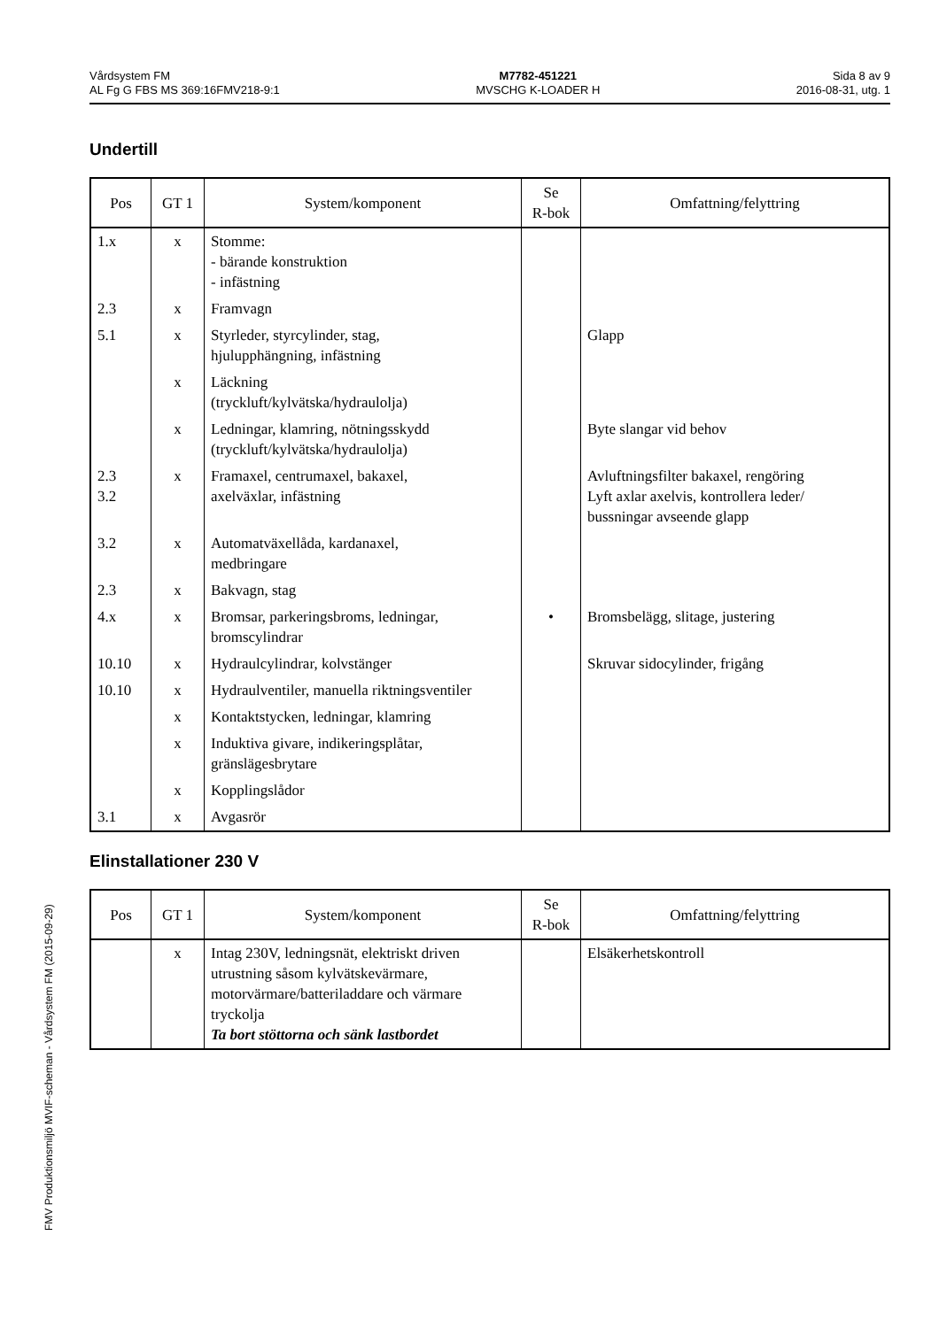Vårdsystem FM
AL Fg G FBS MS 369:16FMV218-9:1
M7782-451221
MVSCHG K-LOADER H
Sida 8 av 9
2016-08-31, utg. 1
Undertill
| Pos | GT 1 | System/komponent | Se R-bok | Omfattning/felyttring |
| --- | --- | --- | --- | --- |
| 1.x | x | Stomme: - bärande konstruktion - infästning | | |
| 2.3 | x | Framvagn | | |
| 5.1 | x | Styrleder, styrcylinder, stag, hjulupphängning, infästning | | Glapp |
| | x | Läckning (tryckluft/kylvätska/hydraulolja) | | |
| | x | Ledningar, klamring, nötningsskydd (tryckluft/kylvätska/hydraulolja) | | Byte slangar vid behov |
| 2.3 3.2 | x | Framaxel, centrumaxel, bakaxel, axelväxlar, infästning | | Avluftningsfilter bakaxel, rengöring Lyft axlar axelvis, kontrollera leder/ bussningar avseende glapp |
| 3.2 | x | Automatväxellåda, kardanaxel, medbringare | | |
| 2.3 | x | Bakvagn, stag | | |
| 4.x | x | Bromsar, parkeringsbroms, ledningar, bromscylindrar | • | Bromsbelägg, slitage, justering |
| 10.10 | x | Hydraulcylindrar, kolvstänger | | Skruvar sidocylinder, frigång |
| 10.10 | x | Hydraulventiler, manuella riktningsventiler | | |
| | x | Kontaktstycken, ledningar, klamring | | |
| | x | Induktiva givare, indikeringsplåtar, gränslägesbrytare | | |
| | x | Kopplingslådor | | |
| 3.1 | x | Avgasrör | | |
Elinstallationer 230 V
| Pos | GT 1 | System/komponent | Se R-bok | Omfattning/felyttring |
| --- | --- | --- | --- | --- |
| | x | Intag 230V, ledningsnät, elektriskt driven utrustning såsom kylvätskevärmare, motorvärmare/batteriladdare och värmare tryckolja Ta bort stöttorna och sänk lastbordet | | Elsäkerhetskontroll |
FMV Produktionsmiljö MVIF-scheman - Vårdsystem FM (2015-09-29)